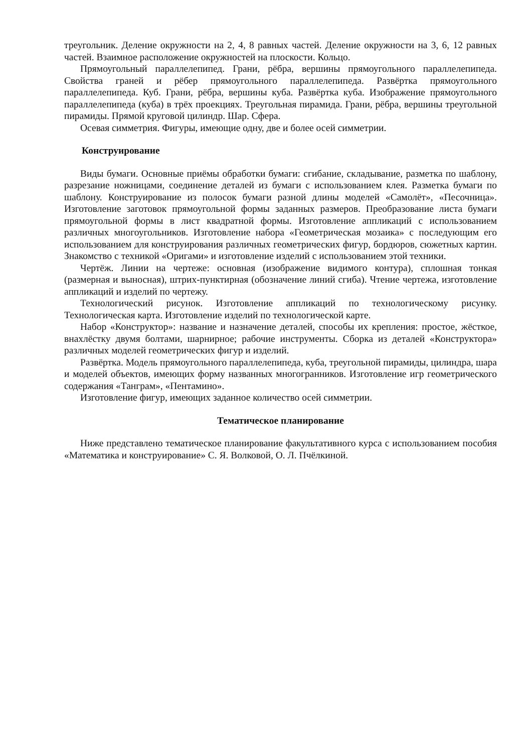треугольник. Деление окружности на 2, 4, 8 равных частей. Деление окружности на 3, 6, 12 равных частей. Взаимное расположение окружностей на плоскости. Кольцо.
Прямоугольный параллелепипед. Грани, рёбра, вершины прямоугольного параллелепипеда. Свойства граней и рёбер прямоугольного параллелепипеда. Развёртка прямоугольного параллелепипеда. Куб. Грани, рёбра, вершины куба. Развёртка куба. Изображение прямоугольного параллелепипеда (куба) в трёх проекциях. Треугольная пирамида. Грани, рёбра, вершины треугольной пирамиды. Прямой круговой цилиндр. Шар. Сфера.
Осевая симметрия. Фигуры, имеющие одну, две и более осей симметрии.
Конструирование
Виды бумаги. Основные приёмы обработки бумаги: сгибание, складывание, разметка по шаблону, разрезание ножницами, соединение деталей из бумаги с использованием клея. Разметка бумаги по шаблону. Конструирование из полосок бумаги разной длины моделей «Самолёт», «Песочница». Изготовление заготовок прямоугольной формы заданных размеров. Преобразование листа бумаги прямоугольной формы в лист квадратной формы. Изготовление аппликаций с использованием различных многоугольников. Изготовление набора «Геометрическая мозаика» с последующим его использованием для конструирования различных геометрических фигур, бордюров, сюжетных картин. Знакомство с техникой «Оригами» и изготовление изделий с использованием этой техники.
Чертёж. Линии на чертеже: основная (изображение видимого контура), сплошная тонкая (размерная и выносная), штрих-пунктирная (обозначение линий сгиба). Чтение чертежа, изготовление аппликаций и изделий по чертежу.
Технологический рисунок. Изготовление аппликаций по технологическому рисунку. Технологическая карта. Изготовление изделий по технологической карте.
Набор «Конструктор»: название и назначение деталей, способы их крепления: простое, жёсткое, внахлёстку двумя болтами, шарнирное; рабочие инструменты. Сборка из деталей «Конструктора» различных моделей геометрических фигур и изделий.
Развёртка. Модель прямоугольного параллелепипеда, куба, треугольной пирамиды, цилиндра, шара и моделей объектов, имеющих форму названных многогранников. Изготовление игр геометрического содержания «Танграм», «Пентамино».
Изготовление фигур, имеющих заданное количество осей симметрии.
Тематическое планирование
Ниже представлено тематическое планирование факультативного курса с использованием пособия «Математика и конструирование» С. Я. Волковой, О. Л. Пчёлкиной.